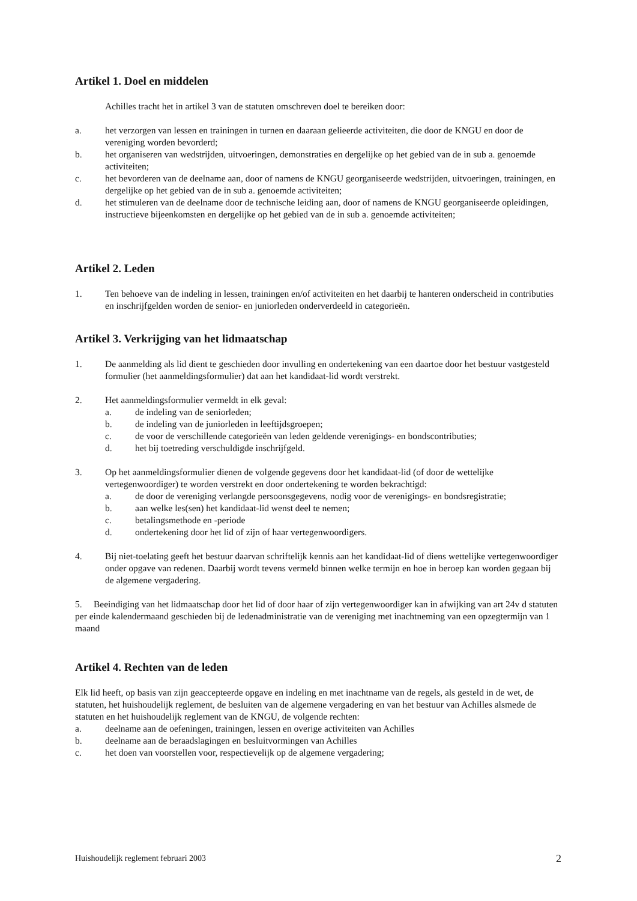Artikel 1. Doel en middelen
Achilles tracht het in artikel 3 van de statuten omschreven doel te bereiken door:
a. het verzorgen van lessen en trainingen in turnen en daaraan gelieerde activiteiten, die door de KNGU en door de vereniging worden bevorderd;
b. het organiseren van wedstrijden, uitvoeringen, demonstraties en dergelijke op het gebied van de in sub a. genoemde activiteiten;
c. het bevorderen van de deelname aan, door of namens de KNGU georganiseerde wedstrijden, uitvoeringen, trainingen, en dergelijke op het gebied van de in sub a. genoemde activiteiten;
d. het stimuleren van de deelname door de technische leiding aan, door of namens de KNGU georganiseerde opleidingen, instructieve bijeenkomsten en dergelijke op het gebied van de in sub a. genoemde activiteiten;
Artikel 2. Leden
1. Ten behoeve van de indeling in lessen, trainingen en/of activiteiten en het daarbij te hanteren onderscheid in contributies en inschrijfgelden worden de senior- en juniorleden onderverdeeld in categorieën.
Artikel 3. Verkrijging van het lidmaatschap
1. De aanmelding als lid dient te geschieden door invulling en ondertekening van een daartoe door het bestuur vastgesteld formulier (het aanmeldingsformulier) dat aan het kandidaat-lid wordt verstrekt.
2. Het aanmeldingsformulier vermeldt in elk geval:
a. de indeling van de seniorleden;
b. de indeling van de juniorleden in leeftijdsgroepen;
c. de voor de verschillende categorieën van leden geldende verenigings- en bondscontributies;
d. het bij toetreding verschuldigde inschrijfgeld.
3. Op het aanmeldingsformulier dienen de volgende gegevens door het kandidaat-lid (of door de wettelijke vertegenwoordiger) te worden verstrekt en door ondertekening te worden bekrachtigd:
a. de door de vereniging verlangde persoonsgegevens, nodig voor de verenigings- en bondsregistratie;
b. aan welke les(sen) het kandidaat-lid wenst deel te nemen;
c. betalingsmethode en -periode
d. ondertekening door het lid of zijn of haar vertegenwoordigers.
4. Bij niet-toelating geeft het bestuur daarvan schriftelijk kennis aan het kandidaat-lid of diens wettelijke vertegenwoordiger onder opgave van redenen. Daarbij wordt tevens vermeld binnen welke termijn en hoe in beroep kan worden gegaan bij de algemene vergadering.
5. Beeindiging van het lidmaatschap door het lid of door haar of zijn vertegenwoordiger kan in afwijking van art 24v d statuten per einde kalendermaand geschieden bij de ledenadministratie van de vereniging met inachtneming van een opzegtermijn van 1 maand
Artikel 4. Rechten van de leden
Elk lid heeft, op basis van zijn geaccepteerde opgave en indeling en met inachtname van de regels, als gesteld in de wet, de statuten, het huishoudelijk reglement, de besluiten van de algemene vergadering en van het bestuur van Achilles alsmede de statuten en het huishoudelijk reglement van de KNGU, de volgende rechten:
a. deelname aan de oefeningen, trainingen, lessen en overige activiteiten van Achilles
b. deelname aan de beraadslagingen en besluitvormingen van Achilles
c. het doen van voorstellen voor, respectievelijk op de algemene vergadering;
Huishoudelijk reglement februari 2003 2